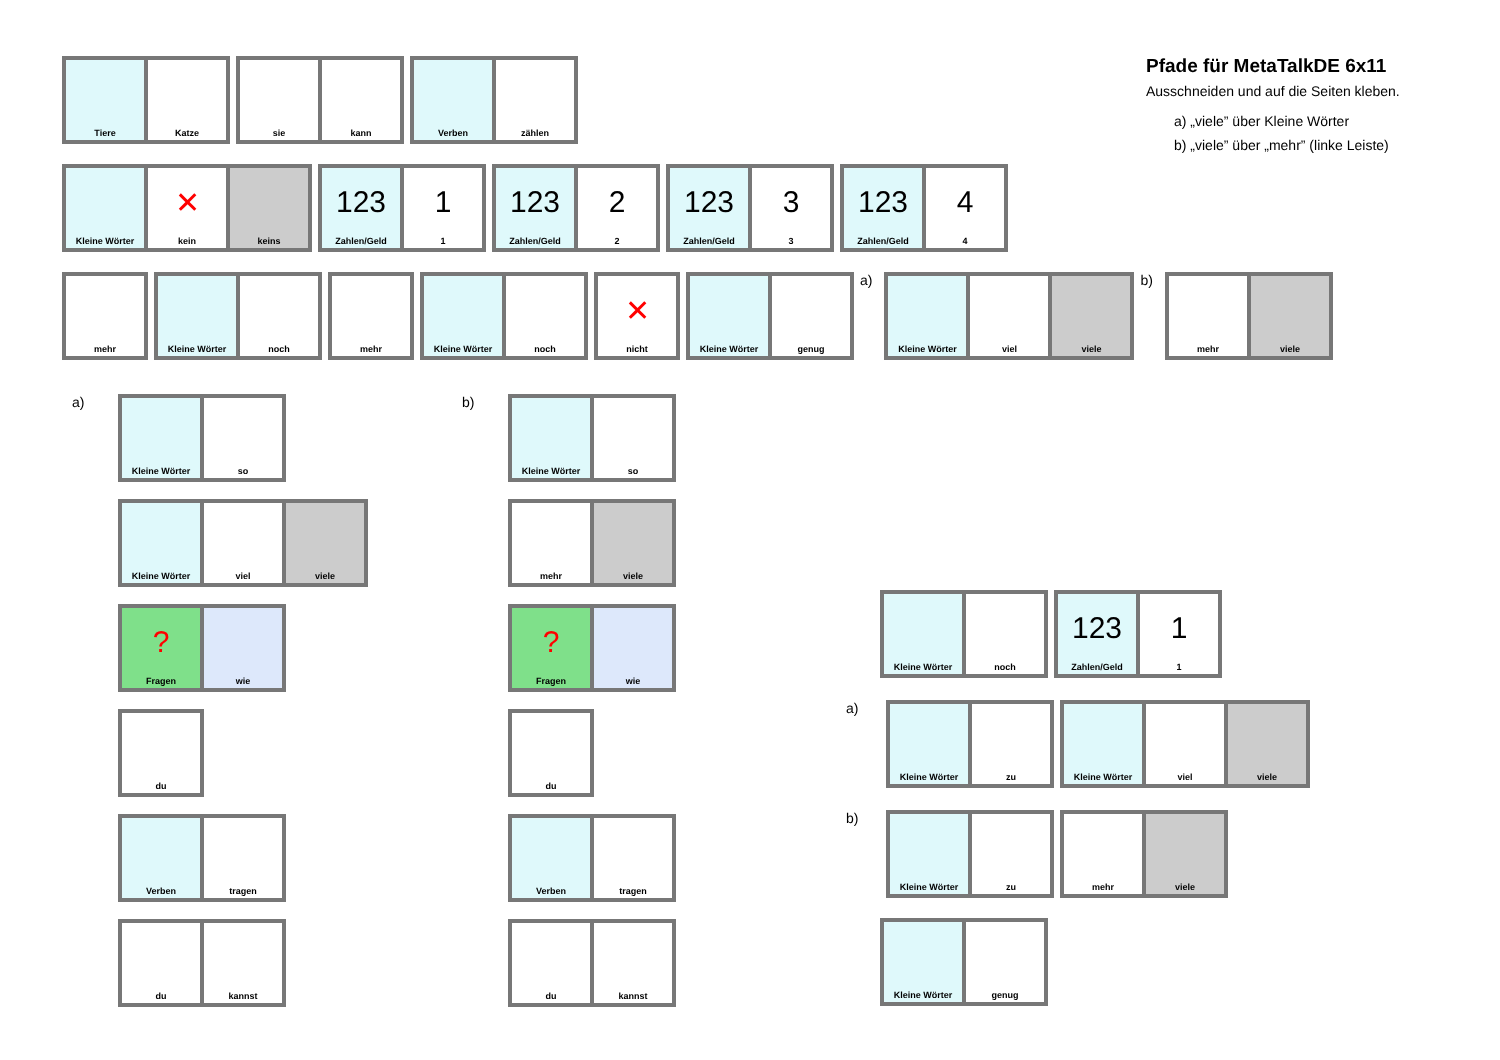Pfade für MetaTalkDE 6x11
Ausschneiden und auf die Seiten kleben.
a) „viele” über Kleine Wörter
b) „viele” über „mehr” (linke Leiste)
Tiere Katze sie kann Verben zählen
Kleine Wörter
✕
kein
keins
123
Zahlen/Geld
1
1
123
Zahlen/Geld
2
2
123
Zahlen/Geld
3
3
123
Zahlen/Geld
4
4
mehr Kleine Wörter noch mehr Kleine Wörter noch
✕
nicht
Kleine Wörter genug
a)
Kleine Wörter viel viele
b)
mehr viele
a)
Kleine Wörter so
Kleine Wörter viel viele
?
Fragen
wie
du
Verben tragen
du kannst
b)
Kleine Wörter so
mehr viele
?
Fragen
wie
du
Verben tragen
du kannst
Kleine Wörter noch
123
Zahlen/Geld
1
1
a)
Kleine Wörter zu Kleine Wörter viel viele
b)
Kleine Wörter zu mehr viele
Kleine Wörter genug